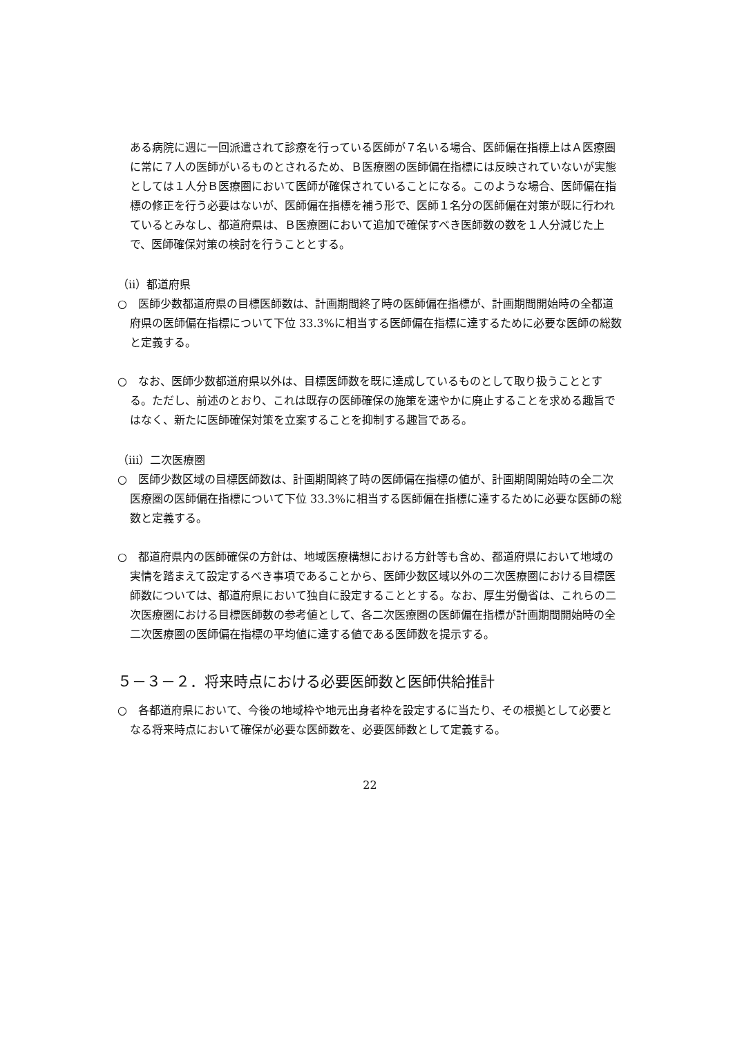ある病院に週に一回派遣されて診療を行っている医師が７名いる場合、医師偏在指標上はＡ医療圏に常に７人の医師がいるものとされるため、Ｂ医療圏の医師偏在指標には反映されていないが実態としては１人分Ｂ医療圏において医師が確保されていることになる。このような場合、医師偏在指標の修正を行う必要はないが、医師偏在指標を補う形で、医師１名分の医師偏在対策が既に行われているとみなし、都道府県は、Ｂ医療圏において追加で確保すべき医師数の数を１人分減じた上で、医師確保対策の検討を行うこととする。
（ⅱ）都道府県
○　医師少数都道府県の目標医師数は、計画期間終了時の医師偏在指標が、計画期間開始時の全都道府県の医師偏在指標について下位 33.3%に相当する医師偏在指標に達するために必要な医師の総数と定義する。
○　なお、医師少数都道府県以外は、目標医師数を既に達成しているものとして取り扱うこととする。ただし、前述のとおり、これは既存の医師確保の施策を速やかに廃止することを求める趣旨ではなく、新たに医師確保対策を立案することを抑制する趣旨である。
（ⅲ）二次医療圏
○　医師少数区域の目標医師数は、計画期間終了時の医師偏在指標の値が、計画期間開始時の全二次医療圏の医師偏在指標について下位 33.3%に相当する医師偏在指標に達するために必要な医師の総数と定義する。
○　都道府県内の医師確保の方針は、地域医療構想における方針等も含め、都道府県において地域の実情を踏まえて設定するべき事項であることから、医師少数区域以外の二次医療圏における目標医師数については、都道府県において独自に設定することとする。なお、厚生労働省は、これらの二次医療圏における目標医師数の参考値として、各二次医療圏の医師偏在指標が計画期間開始時の全二次医療圏の医師偏在指標の平均値に達する値である医師数を提示する。
５－３－２．将来時点における必要医師数と医師供給推計
○　各都道府県において、今後の地域枠や地元出身者枠を設定するに当たり、その根拠として必要となる将来時点において確保が必要な医師数を、必要医師数として定義する。
22